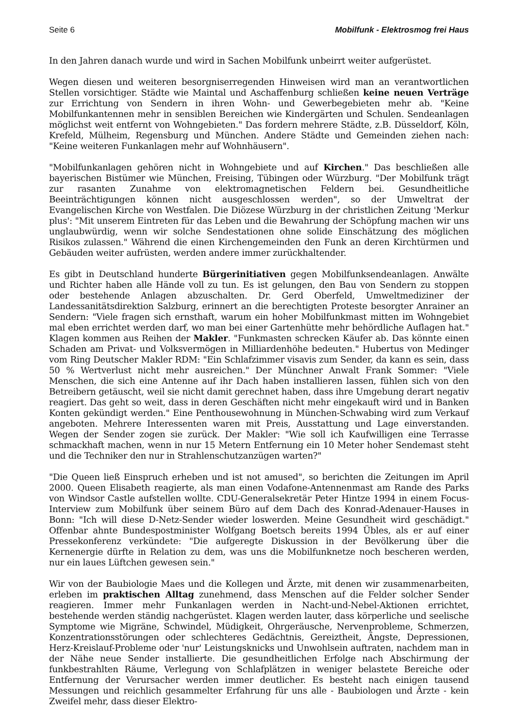Seite 6 Mobilfunk - Elektrosmog frei Haus
In den Jahren danach wurde und wird in Sachen Mobilfunk unbeirrt weiter aufgerüstet.
Wegen diesen und weiteren besorgniserregenden Hinweisen wird man an verantwortlichen Stellen vorsichtiger. Städte wie Maintal und Aschaffenburg schließen keine neuen Verträge zur Errichtung von Sendern in ihren Wohn- und Gewerbegebieten mehr ab. "Keine Mobilfunkantennen mehr in sensiblen Bereichen wie Kindergärten und Schulen. Sendeanlagen möglichst weit entfernt von Wohngebieten." Das fordern mehrere Städte, z.B. Düsseldorf, Köln, Krefeld, Mülheim, Regensburg und München. Andere Städte und Gemeinden ziehen nach: "Keine weiteren Funkanlagen mehr auf Wohnhäusern".
"Mobilfunkanlagen gehören nicht in Wohngebiete und auf Kirchen." Das beschließen alle bayerischen Bistümer wie München, Freising, Tübingen oder Würzburg. "Der Mobilfunk trägt zur rasanten Zunahme von elektromagnetischen Feldern bei. Gesundheitliche Beeinträchtigungen können nicht ausgeschlossen werden", so der Umweltrat der Evangelischen Kirche von Westfalen. Die Diözese Würzburg in der christlichen Zeitung 'Merkur plus': "Mit unserem Eintreten für das Leben und die Bewahrung der Schöpfung machen wir uns unglaubwürdig, wenn wir solche Sendestationen ohne solide Einschätzung des möglichen Risikos zulassen." Während die einen Kirchengemeinden den Funk an deren Kirchtürmen und Gebäuden weiter aufrüsten, werden andere immer zurückhaltender.
Es gibt in Deutschland hunderte Bürgerinitiativen gegen Mobilfunksendeanlagen. Anwälte und Richter haben alle Hände voll zu tun. Es ist gelungen, den Bau von Sendern zu stoppen oder bestehende Anlagen abzuschalten. Dr. Gerd Oberfeld, Umweltmediziner der Landessanitätsdirektion Salzburg, erinnert an die berechtigten Proteste besorgter Anrainer an Sendern: "Viele fragen sich ernsthaft, warum ein hoher Mobilfunkmast mitten im Wohngebiet mal eben errichtet werden darf, wo man bei einer Gartenhütte mehr behördliche Auflagen hat." Klagen kommen aus Reihen der Makler. "Funkmasten schrecken Käufer ab. Das könnte einen Schaden am Privat- und Volksvermögen in Milliardenhöhe bedeuten." Hubertus von Medinger vom Ring Deutscher Makler RDM: "Ein Schlafzimmer visavis zum Sender, da kann es sein, dass 50 % Wertverlust nicht mehr ausreichen." Der Münchner Anwalt Frank Sommer: "Viele Menschen, die sich eine Antenne auf ihr Dach haben installieren lassen, fühlen sich von den Betreibern getäuscht, weil sie nicht damit gerechnet haben, dass ihre Umgebung derart negativ reagiert. Das geht so weit, dass in deren Geschäften nicht mehr eingekauft wird und in Banken Konten gekündigt werden." Eine Penthousewohnung in München-Schwabing wird zum Verkauf angeboten. Mehrere Interessenten waren mit Preis, Ausstattung und Lage einverstanden. Wegen der Sender zogen sie zurück. Der Makler: "Wie soll ich Kaufwilligen eine Terrasse schmackhaft machen, wenn in nur 15 Metern Entfernung ein 10 Meter hoher Sendemast steht und die Techniker den nur in Strahlenschutzanzügen warten?"
"Die Queen ließ Einspruch erheben und ist not amused", so berichten die Zeitungen im April 2000. Queen Elisabeth reagierte, als man einen Vodafone-Antennenmast am Rande des Parks von Windsor Castle aufstellen wollte. CDU-Generalsekretär Peter Hintze 1994 in einem Focus-Interview zum Mobilfunk über seinem Büro auf dem Dach des Konrad-Adenauer-Hauses in Bonn: "Ich will diese D-Netz-Sender wieder loswerden. Meine Gesundheit wird geschädigt." Offenbar ahnte Bundespostminister Wolfgang Boetsch bereits 1994 Übles, als er auf einer Pressekonferenz verkündete: "Die aufgeregte Diskussion in der Bevölkerung über die Kernenergie dürfte in Relation zu dem, was uns die Mobilfunknetze noch bescheren werden, nur ein laues Lüftchen gewesen sein."
Wir von der Baubiologie Maes und die Kollegen und Ärzte, mit denen wir zusammenarbeiten, erleben im praktischen Alltag zunehmend, dass Menschen auf die Felder solcher Sender reagieren. Immer mehr Funkanlagen werden in Nacht-und-Nebel-Aktionen errichtet, bestehende werden ständig nachgerüstet. Klagen werden lauter, dass körperliche und seelische Symptome wie Migräne, Schwindel, Müdigkeit, Ohrgeräusche, Nervenprobleme, Schmerzen, Konzentrationsstörungen oder schlechteres Gedächtnis, Gereiztheit, Ängste, Depressionen, Herz-Kreislauf-Probleme oder 'nur' Leistungsknicks und Unwohlsein auftraten, nachdem man in der Nähe neue Sender installierte. Die gesundheitlichen Erfolge nach Abschirmung der funkbestrahlten Räume, Verlegung von Schlafplätzen in weniger belastete Bereiche oder Entfernung der Verursacher werden immer deutlicher. Es besteht nach einigen tausend Messungen und reichlich gesammelter Erfahrung für uns alle - Baubiologen und Ärzte - kein Zweifel mehr, dass dieser Elektro-